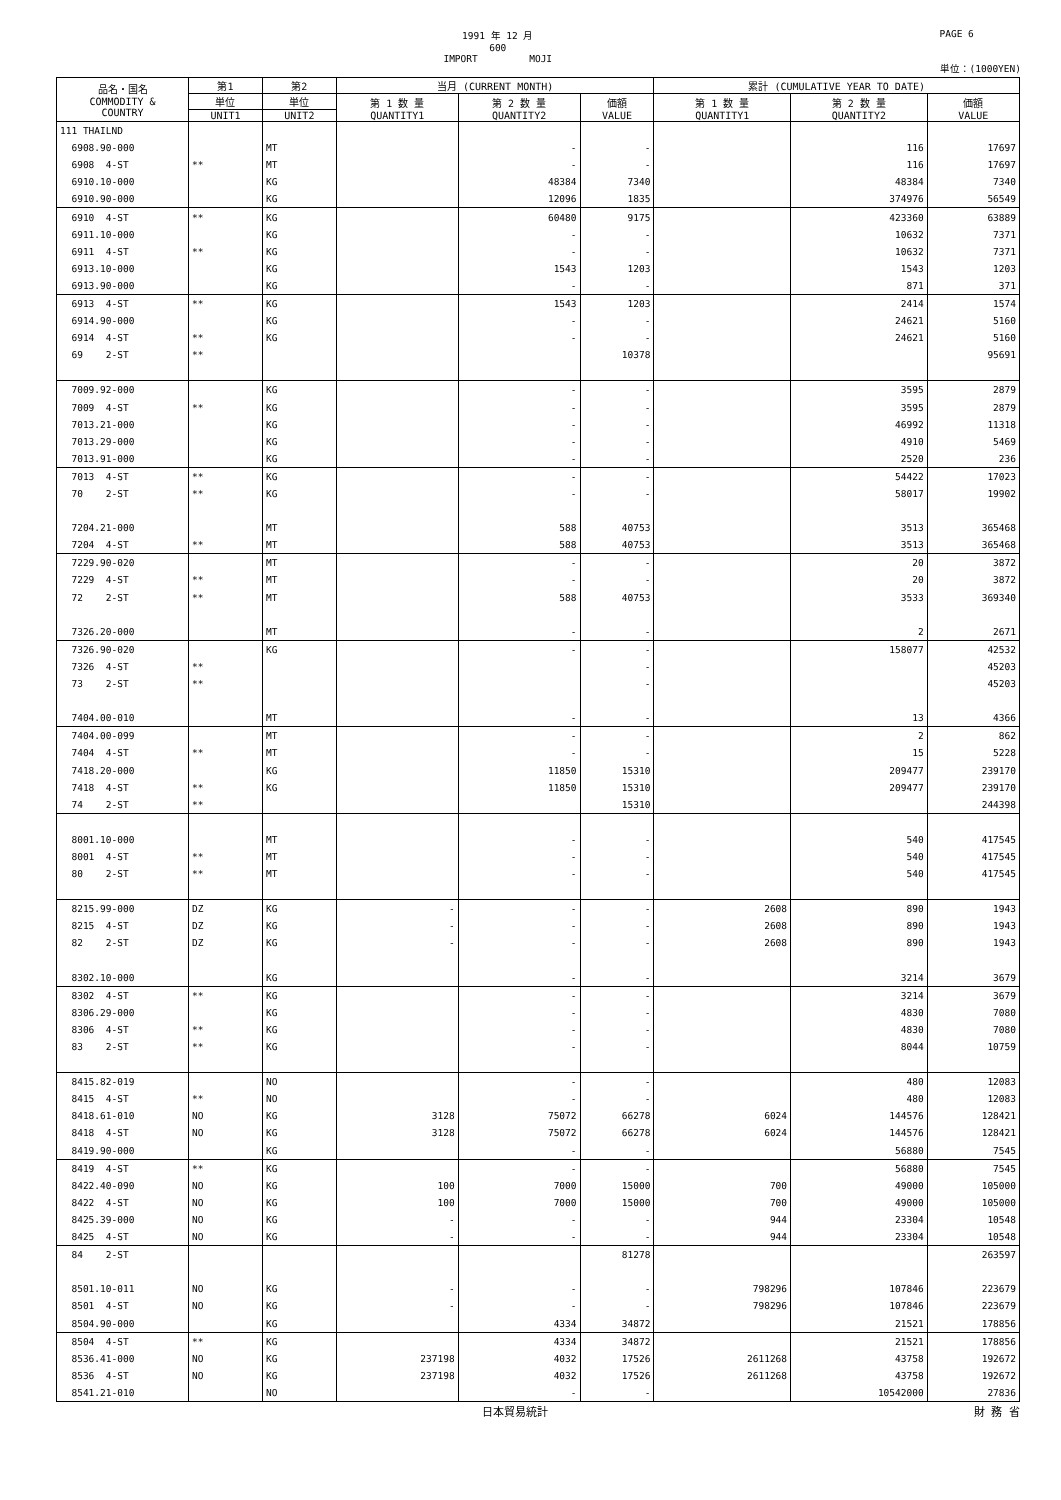1991 年 12 月
600
IMPORT MOJI
PAGE 6
単位：(1000YEN)
| 品名・国名 COMMODITY & COUNTRY | 第1 | 第2 | 当月 (CURRENT MONTH) | | | 累計 (CUMULATIVE YEAR TO DATE) | | |
| --- | --- | --- | --- | --- | --- | --- | --- | --- |
| | 単位 | 単位 | 第 1 数 量 QUANTITY1 | 第 2 数 量 QUANTITY2 | 価額 VALUE | 第 1 数 量 QUANTITY1 | 第 2 数 量 QUANTITY2 | 価額 VALUE |
| | UNIT1 | UNIT2 | | | | | | |
| 111 THAILND | | | | | | | | |
| 6908.90-000 | | MT | | - | - | | 116 | 17697 |
| 6908 4-ST | ** | MT | | - | - | | 116 | 17697 |
| 6910.10-000 | | KG | | 48384 | 7340 | | 48384 | 7340 |
| 6910.90-000 | | KG | | 12096 | 1835 | | 374976 | 56549 |
| 6910 4-ST | ** | KG | | 60480 | 9175 | | 423360 | 63889 |
| 6911.10-000 | | KG | | - | - | | 10632 | 7371 |
| 6911 4-ST | ** | KG | | - | - | | 10632 | 7371 |
| 6913.10-000 | | KG | | 1543 | 1203 | | 1543 | 1203 |
| 6913.90-000 | | KG | | - | - | | 871 | 371 |
| 6913 4-ST | ** | KG | | 1543 | 1203 | | 2414 | 1574 |
| 6914.90-000 | | KG | | - | - | | 24621 | 5160 |
| 6914 4-ST | ** | KG | | - | - | | 24621 | 5160 |
| 69 2-ST | ** | | | | 10378 | | | 95691 |
| 7009.92-000 | | KG | | - | - | | 3595 | 2879 |
| 7009 4-ST | ** | KG | | - | - | | 3595 | 2879 |
| 7013.21-000 | | KG | | - | - | | 46992 | 11318 |
| 7013.29-000 | | KG | | - | - | | 4910 | 5469 |
| 7013.91-000 | | KG | | - | - | | 2520 | 236 |
| 7013 4-ST | ** | KG | | - | - | | 54422 | 17023 |
| 70 2-ST | ** | KG | | - | - | | 58017 | 19902 |
| 7204.21-000 | | MT | | 588 | 40753 | | 3513 | 365468 |
| 7204 4-ST | ** | MT | | 588 | 40753 | | 3513 | 365468 |
| 7229.90-020 | | MT | | - | - | | 20 | 3872 |
| 7229 4-ST | ** | MT | | - | - | | 20 | 3872 |
| 72 2-ST | ** | MT | | 588 | 40753 | | 3533 | 369340 |
| 7326.20-000 | | MT | | - | - | | 2 | 2671 |
| 7326.90-020 | | KG | | - | - | | 158077 | 42532 |
| 7326 4-ST | ** | | | | - | | | 45203 |
| 73 2-ST | ** | | | | - | | | 45203 |
| 7404.00-010 | | MT | | - | - | | 13 | 4366 |
| 7404.00-099 | | MT | | - | - | | 2 | 862 |
| 7404 4-ST | ** | MT | | - | - | | 15 | 5228 |
| 7418.20-000 | | KG | | 11850 | 15310 | | 209477 | 239170 |
| 7418 4-ST | ** | KG | | 11850 | 15310 | | 209477 | 239170 |
| 74 2-ST | ** | | | | 15310 | | | 244398 |
| 8001.10-000 | | MT | | - | - | | 540 | 417545 |
| 8001 4-ST | ** | MT | | - | - | | 540 | 417545 |
| 80 2-ST | ** | MT | | - | - | | 540 | 417545 |
| 8215.99-000 | DZ | KG | - | - | - | 2608 | 890 | 1943 |
| 8215 4-ST | DZ | KG | - | - | - | 2608 | 890 | 1943 |
| 82 2-ST | DZ | KG | - | - | - | 2608 | 890 | 1943 |
| 8302.10-000 | | KG | | - | - | | 3214 | 3679 |
| 8302 4-ST | ** | KG | | - | - | | 3214 | 3679 |
| 8306.29-000 | | KG | | - | - | | 4830 | 7080 |
| 8306 4-ST | ** | KG | | - | - | | 4830 | 7080 |
| 83 2-ST | ** | KG | | - | - | | 8044 | 10759 |
| 8415.82-019 | | NO | | - | - | | 480 | 12083 |
| 8415 4-ST | ** | NO | | - | - | | 480 | 12083 |
| 8418.61-010 | NO | KG | 3128 | 75072 | 66278 | 6024 | 144576 | 128421 |
| 8418 4-ST | NO | KG | 3128 | 75072 | 66278 | 6024 | 144576 | 128421 |
| 8419.90-000 | | KG | | - | - | | 56880 | 7545 |
| 8419 4-ST | ** | KG | | - | - | | 56880 | 7545 |
| 8422.40-090 | NO | KG | 100 | 7000 | 15000 | 700 | 49000 | 105000 |
| 8422 4-ST | NO | KG | 100 | 7000 | 15000 | 700 | 49000 | 105000 |
| 8425.39-000 | NO | KG | - | - | - | 944 | 23304 | 10548 |
| 8425 4-ST | NO | KG | - | - | - | 944 | 23304 | 10548 |
| 84 2-ST | | | | | 81278 | | | 263597 |
| 8501.10-011 | NO | KG | - | - | - | 798296 | 107846 | 223679 |
| 8501 4-ST | NO | KG | - | - | - | 798296 | 107846 | 223679 |
| 8504.90-000 | | KG | | 4334 | 34872 | | 21521 | 178856 |
| 8504 4-ST | ** | KG | | 4334 | 34872 | | 21521 | 178856 |
| 8536.41-000 | NO | KG | 237198 | 4032 | 17526 | 2611268 | 43758 | 192672 |
| 8536 4-ST | NO | KG | 237198 | 4032 | 17526 | 2611268 | 43758 | 192672 |
| 8541.21-010 | | NO | | - | - | | 10542000 | 27836 |
日本貿易統計 財 務 省